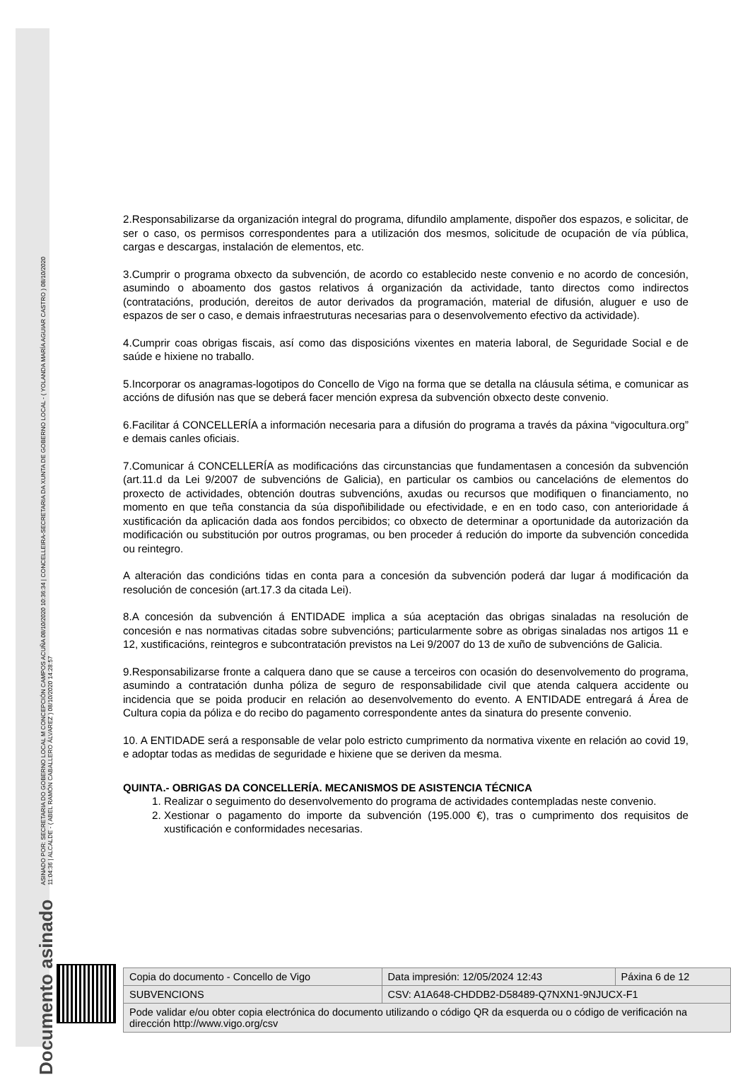Documento asinado ASINADO POR: SECRETARIA DO GOBERNO LOCAL M CONCEPCIÓN CAMPOS ACUÑA 08/10/2020 10:36:34 | CONCELLEIRA-SECRETARIA DA XUNTA DE GOBERNO LOCAL - ( YOLANDA MARÍA AGUIAR CASTRO ) 08/10/2020
11:04:36 | ALCALDE - ( ABEL RAMÓN CABALLERO ÁLVAREZ ) 08/10/2020 14:28:57
2.Responsabilizarse da organización integral do programa, difundilo amplamente, dispoñer dos espazos, e solicitar, de ser o caso, os permisos correspondentes para a utilización dos mesmos, solicitude de ocupación de vía pública, cargas e descargas, instalación de elementos, etc.
3.Cumprir o programa obxecto da subvención, de acordo co establecido neste convenio e no acordo de concesión, asumindo o aboamento dos gastos relativos á organización da actividade, tanto directos como indirectos (contratacións, produción, dereitos de autor derivados da programación, material de difusión, aluguer e uso de espazos de ser o caso, e demais infraestruturas necesarias para o desenvolvemento efectivo da actividade).
4.Cumprir coas obrigas fiscais, así como das disposicións vixentes en materia laboral, de Seguridade Social e de saúde e hixiene no traballo.
5.Incorporar os anagramas-logotipos do Concello de Vigo na forma que se detalla na cláusula sétima, e comunicar as accións de difusión nas que se deberá facer mención expresa da subvención obxecto deste convenio.
6.Facilitar á CONCELLERÍA a información necesaria para a difusión do programa a través da páxina “vigocultura.org” e demais canles oficiais.
7.Comunicar á CONCELLERÍA as modificacións das circunstancias que fundamentasen a concesión da subvención (art.11.d da Lei 9/2007 de subvencións de Galicia), en particular os cambios ou cancelacións de elementos do proxecto de actividades, obtención doutras subvencións, axudas ou recursos que modifiquen o financiamento, no momento en que teña constancia da súa dispoñibilidade ou efectividade, e en en todo caso, con anterioridade á xustificación da aplicación dada aos fondos percibidos; co obxecto de determinar a oportunidade da autorización da modificación ou substitución por outros programas, ou ben proceder á redución do importe da subvención concedida ou reintegro.
A alteración das condicións tidas en conta para a concesión da subvención poderá dar lugar á modificación da resolución de concesión (art.17.3 da citada Lei).
8.A concesión da subvención á ENTIDADE implica a súa aceptación das obrigas sinaladas na resolución de concesión e nas normativas citadas sobre subvencións; particularmente sobre as obrigas sinaladas nos artigos 11 e 12, xustificacións, reintegros e subcontratación previstos na Lei 9/2007 do 13 de xuño de subvencións de Galicia.
9.Responsabilizarse fronte a calquera dano que se cause a terceiros con ocasión do desenvolvemento do programa, asumindo a contratación dunha póliza de seguro de responsabilidade civil que atenda calquera accidente ou incidencia que se poida producir en relación ao desenvolvemento do evento. A ENTIDADE entregará á Área de Cultura copia da póliza e do recibo do pagamento correspondente antes da sinatura do presente convenio.
10. A ENTIDADE será a responsable de velar polo estricto cumprimento da normativa vixente en relación ao covid 19, e adoptar todas as medidas de seguridade e hixiene que se deriven da mesma.
QUINTA.- OBRIGAS DA CONCELLERÍA. MECANISMOS DE ASISTENCIA TÉCNICA
1. Realizar o seguimento do desenvolvemento do programa de actividades contempladas neste convenio.
2. Xestionar o pagamento do importe da subvención (195.000 €), tras o cumprimento dos requisitos de xustificación e conformidades necesarias.
| Copia do documento - Concello de Vigo | Data impresión: 12/05/2024 12:43 | Páxina 6 de 12 |
| SUBVENCIONS | CSV: A1A648-CHDDB2-D58489-Q7NXN1-9NJUCX-F1 | |
| Pode validar e/ou obter copia electrónica do documento utilizando o código QR da esquerda ou o código de verificación na dirección http://www.vigo.org/csv | | |